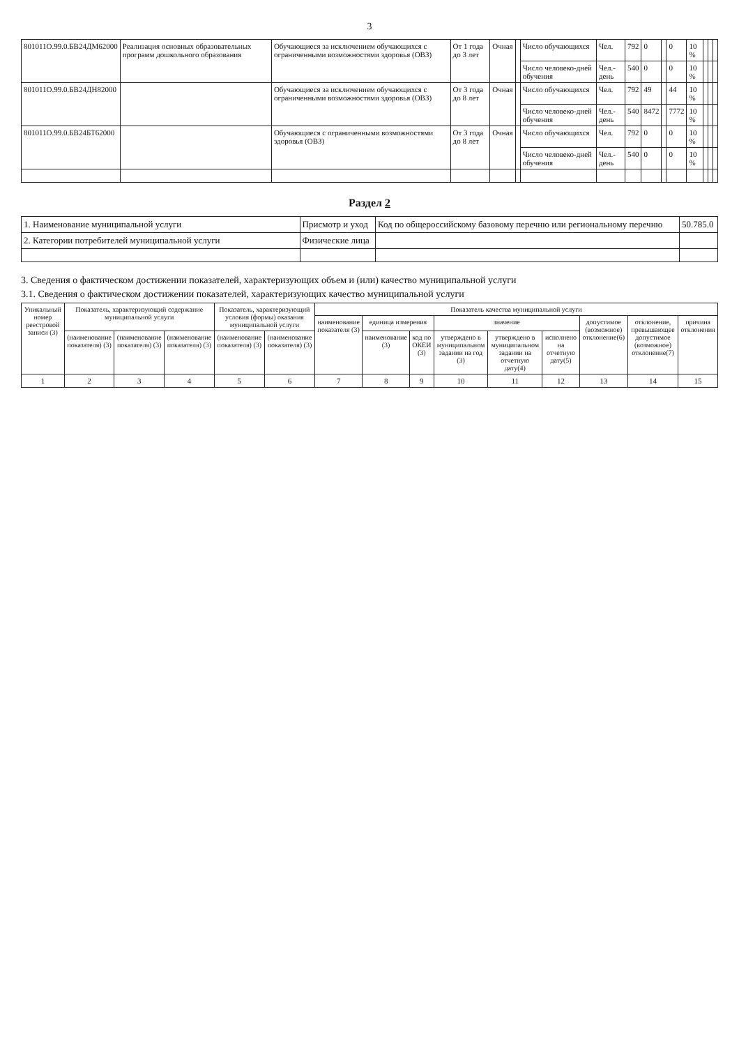3
| 801011О.99.0.БВ24ДМ62000 | Реализация основных образовательных программ дошкольного образования | Обучающиеся за исключением обучающихся с ограниченными возможностями здоровья (ОВЗ) | От 1 года до 3 лет | Очная | | Число обучающихся | Чел. | 792 | 0 | | 0 | 10 % | | | |
| | | | | | | Число человеко-дней обучения | Чел.-день | 540 | 0 | | 0 | 10 % | | | |
| 801011О.99.0.БВ24ДН82000 | | Обучающиеся за исключением обучающихся с ограниченными возможностями здоровья (ОВЗ) | От 3 года до 8 лет | Очная | | Число обучающихся | Чел. | 792 | 49 | | 44 | 10 % | | | |
| | | | | | | Число человеко-дней обучения | Чел.-день | 540 | 8472 | | 7772 | 10 % | | | |
| 801011О.99.0.БВ24БТ62000 | | Обучающиеся с ограниченными возможностями здоровья (ОВЗ) | От 3 года до 8 лет | Очная | | Число обучающихся | Чел. | 792 | 0 | | 0 | 10 % | | | |
| | | | | | | Число человеко-дней обучения | Чел.-день | 540 | 0 | | 0 | 10 % | | | |
Раздел 2
| 1. Наименование муниципальной услуги | Присмотр и уход | Код по общероссийскому базовому перечню или региональному перечню | 50.785.0 |
| 2. Категории потребителей муниципальной услуги | Физические лица | | |
3. Сведения о фактическом достижении показателей, характеризующих объем и (или) качество муниципальной услуги
3.1. Сведения о фактическом достижении показателей, характеризующих качество муниципальной услуги
| Уникальный номер реестровой записи (3) | Показатель, характеризующий содержание муниципальной услуги | | | Показатель, характеризующий условия (формы) оказания муниципальной услуги | | Показатель качества муниципальной услуги | | | | | | | | |
| --- | --- | --- | --- | --- | --- | --- | --- | --- | --- | --- | --- | --- | --- | --- |
| | | | | | | наименование показателя (3) | единица измерения | | значение | | | допустимое (возможное) отклонение(6) | отклонение, превышающее допустимое (возможное) отклонение(7) | причина отклонения |
| | (наименование показателя) (3) | (наименование показателя) (3) | (наименование показателя) (3) | (наименование показателя) (3) | (наименование показателя) (3) | | наименование (3) | код по ОКЕИ (3) | утверждено в муниципальном задании на год (3) | утверждено в муниципальном задании на отчетную дату(4) | исполнено на отчетную дату(5) | | | |
| 1 | 2 | 3 | 4 | 5 | 6 | 7 | 8 | 9 | 10 | 11 | 12 | 13 | 14 | 15 |